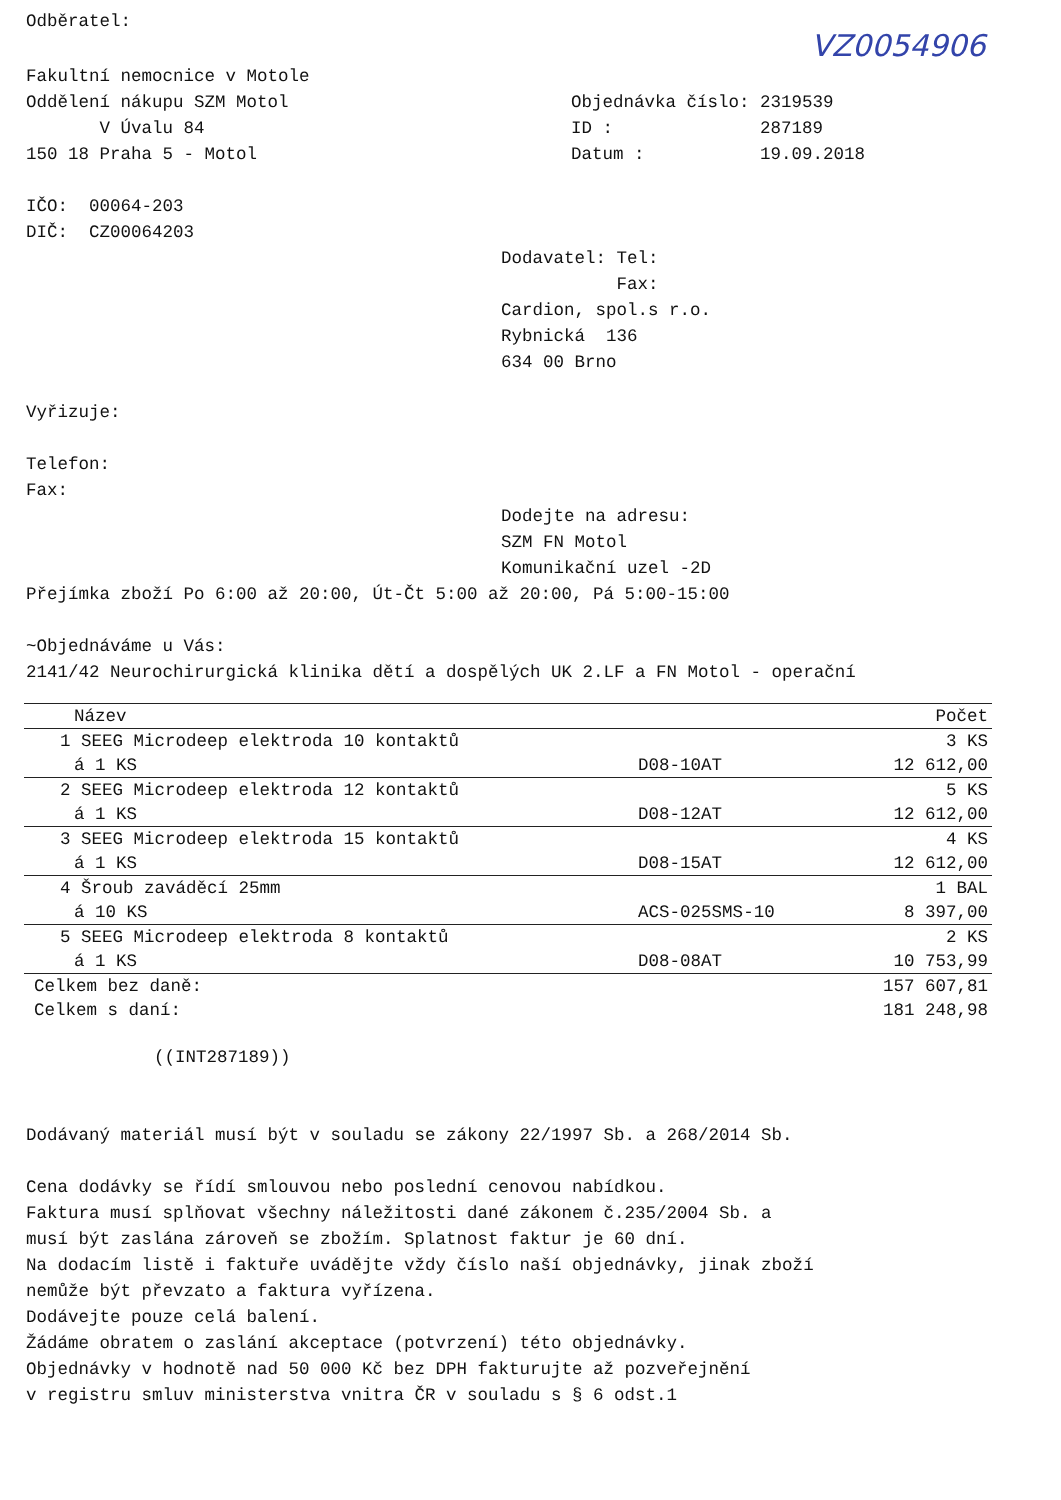Odběratel:
VZ0054906
Fakultní nemocnice v Motole Oddělení nákupu SZM Motol V Úvalu 84 150 18 Praha 5 - Motol IČO: 00064-203 DIČ: CZ00064203
Objednávka číslo: 2319539 ID : 287189 Datum : 19.09.2018
Dodavatel: Tel: Fax: Cardion, spol.s r.o. Rybnická 136 634 00 Brno
Vyřizuje: Telefon: Fax:
Dodejte na adresu: SZM FN Motol Komunikační uzel -2D
Přejímka zboží Po 6:00 až 20:00, Út-Čt 5:00 až 20:00, Pá 5:00-15:00 ~Objednáváme u Vás: 2141/42 Neurochirurgická klinika dětí a dospělých UK 2.LF a FN Motol - operační
| Název | | Počet |
| --- | --- | --- |
| 1 SEEG Microdeep elektroda 10 kontaktů | | 3 KS |
| á 1 KS | D08-10AT | 12 612,00 |
| 2 SEEG Microdeep elektroda 12 kontaktů | | 5 KS |
| á 1 KS | D08-12AT | 12 612,00 |
| 3 SEEG Microdeep elektroda 15 kontaktů | | 4 KS |
| á 1 KS | D08-15AT | 12 612,00 |
| 4 Šroub zaváděcí 25mm | | 1 BAL |
| á 10 KS | ACS-025SMS-10 | 8 397,00 |
| 5 SEEG Microdeep elektroda 8 kontaktů | | 2 KS |
| á 1 KS | D08-08AT | 10 753,99 |
| Celkem bez daně: | | 157 607,81 |
| Celkem s daní: | | 181 248,98 |
((INT287189))
Dodávaný materiál musí být v souladu se zákony 22/1997 Sb. a 268/2014 Sb. Cena dodávky se řídí smlouvou nebo poslední cenovou nabídkou. Faktura musí splňovat všechny náležitosti dané zákonem č.235/2004 Sb. a musí být zaslána zároveň se zbožím. Splatnost faktur je 60 dní. Na dodacím listě i faktuře uvádějte vždy číslo naší objednávky, jinak zboží nemůže být převzato a faktura vyřízena. Dodávejte pouze celá balení. Žádáme obratem o zaslání akceptace (potvrzení) této objednávky. Objednávky v hodnotě nad 50 000 Kč bez DPH fakturujte až pozveřejnění v registru smluv ministerstva vnitra ČR v souladu s § 6 odst.1